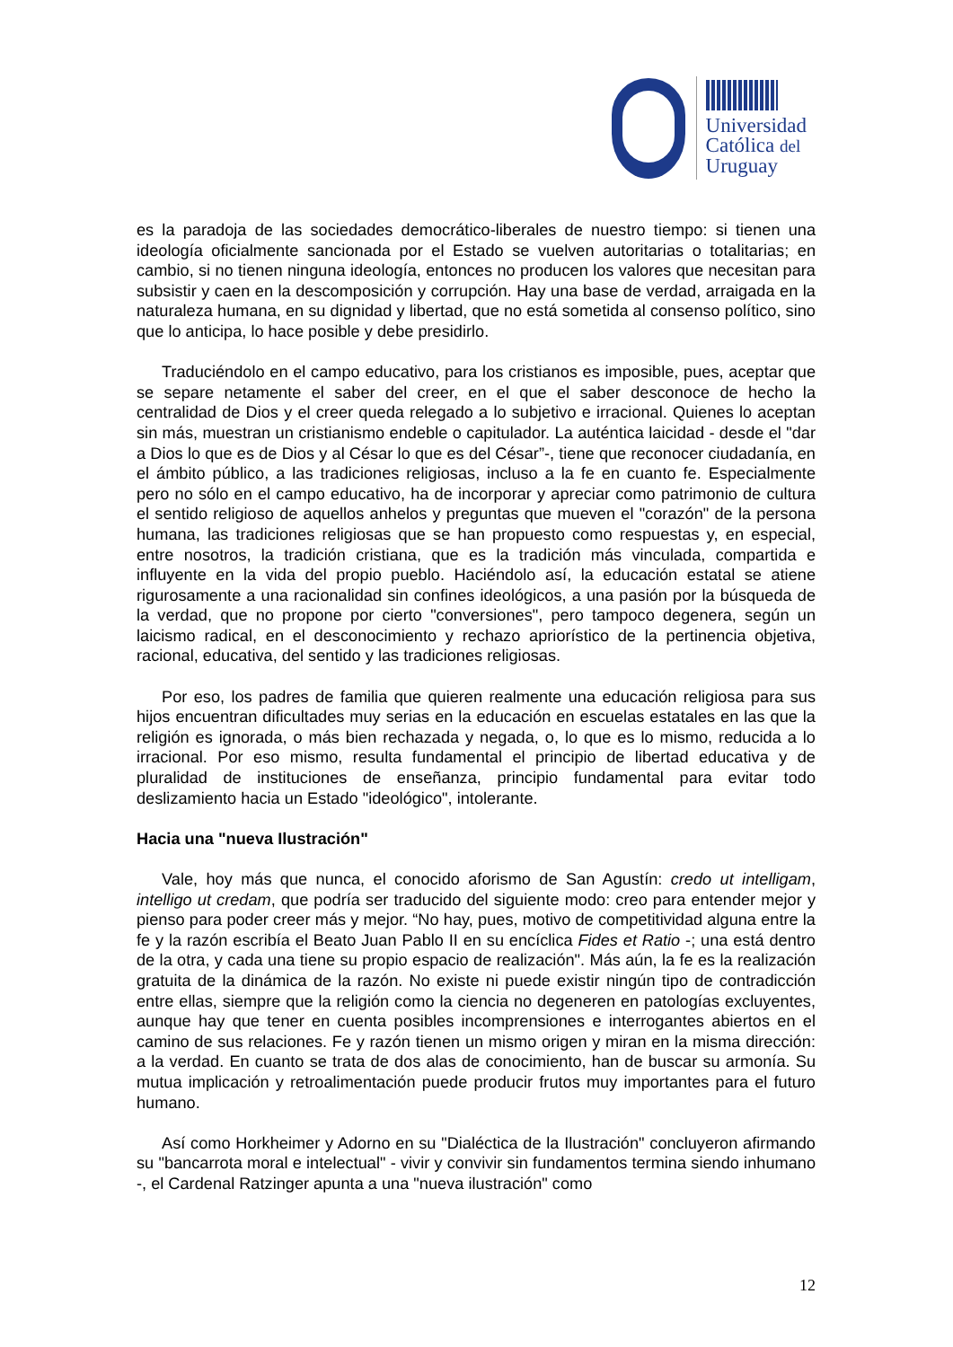Universidad
Católica del
Uruguay
es la paradoja de las sociedades democrático-liberales de nuestro tiempo: si tienen una ideología oficialmente sancionada por el Estado se vuelven autoritarias o totalitarias; en cambio, si no tienen ninguna ideología, entonces no producen los valores que necesitan para subsistir y caen en la descomposición y corrupción. Hay una base de verdad, arraigada en la naturaleza humana, en su dignidad y libertad, que no está sometida al consenso político, sino que lo anticipa, lo hace posible y debe presidirlo.
Traduciéndolo en el campo educativo, para los cristianos es imposible, pues, aceptar que se separe netamente el saber del creer, en el que el saber desconoce de hecho la centralidad de Dios y el creer queda relegado a lo subjetivo e irracional. Quienes lo aceptan sin más, muestran un cristianismo endeble o capitulador. La auténtica laicidad - desde el "dar a Dios lo que es de Dios y al César lo que es del César”-, tiene que reconocer ciudadanía, en el ámbito público, a las tradiciones religiosas, incluso a la fe en cuanto fe. Especialmente pero no sólo en el campo educativo, ha de incorporar y apreciar como patrimonio de cultura el sentido religioso de aquellos anhelos y preguntas que mueven el "corazón" de la persona humana, las tradiciones religiosas que se han propuesto como respuestas y, en especial, entre nosotros, la tradición cristiana, que es la tradición más vinculada, compartida e influyente en la vida del propio pueblo. Haciéndolo así, la educación estatal se atiene rigurosamente a una racionalidad sin confines ideológicos, a una pasión por la búsqueda de la verdad, que no propone por cierto "conversiones", pero tampoco degenera, según un laicismo radical, en el desconocimiento y rechazo apriorístico de la pertinencia objetiva, racional, educativa, del sentido y las tradiciones religiosas.
Por eso, los padres de familia que quieren realmente una educación religiosa para sus hijos encuentran dificultades muy serias en la educación en escuelas estatales en las que la religión es ignorada, o más bien rechazada y negada, o, lo que es lo mismo, reducida a lo irracional. Por eso mismo, resulta fundamental el principio de libertad educativa y de pluralidad de instituciones de enseñanza, principio fundamental para evitar todo deslizamiento hacia un Estado "ideológico", intolerante.
Hacia una "nueva Ilustración"
Vale, hoy más que nunca, el conocido aforismo de San Agustín: credo ut intelligam, intelligo ut credam, que podría ser traducido del siguiente modo: creo para entender mejor y pienso para poder creer más y mejor. “No hay, pues, motivo de competitividad alguna entre la fe y la razón escribía el Beato Juan Pablo II en su encíclica Fides et Ratio -; una está dentro de la otra, y cada una tiene su propio espacio de realización". Más aún, la fe es la realización gratuita de la dinámica de la razón. No existe ni puede existir ningún tipo de contradicción entre ellas, siempre que la religión como la ciencia no degeneren en patologías excluyentes, aunque hay que tener en cuenta posibles incomprensiones e interrogantes abiertos en el camino de sus relaciones. Fe y razón tienen un mismo origen y miran en la misma dirección: a la verdad. En cuanto se trata de dos alas de conocimiento, han de buscar su armonía. Su mutua implicación y retroalimentación puede producir frutos muy importantes para el futuro humano.
Así como Horkheimer y Adorno en su "Dialéctica de la Ilustración" concluyeron afirmando su "bancarrota moral e intelectual" - vivir y convivir sin fundamentos termina siendo inhumano -, el Cardenal Ratzinger apunta a una "nueva ilustración" como
12